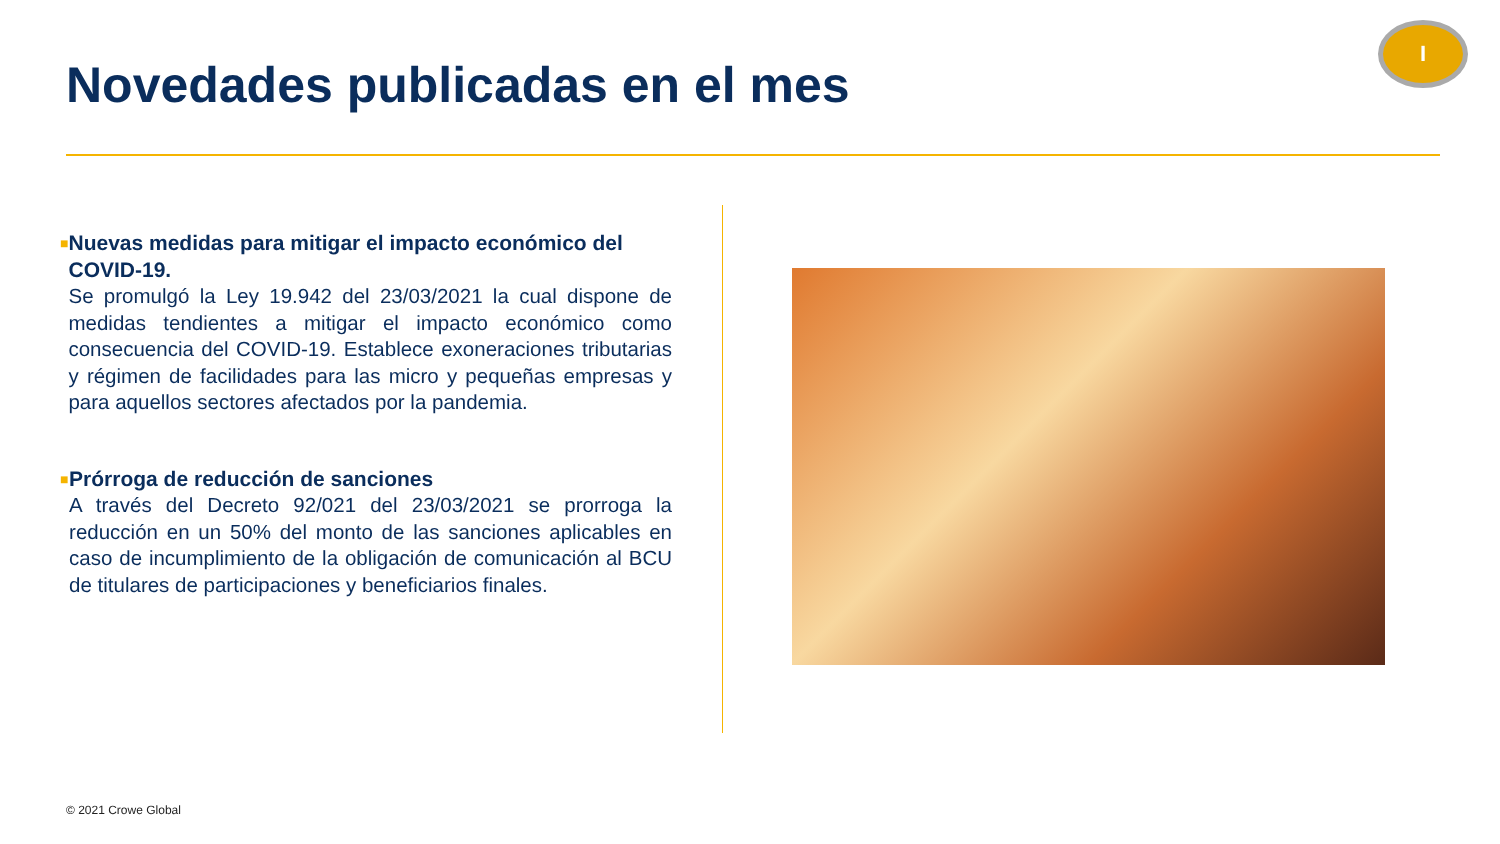Novedades publicadas en el mes
I
■
Nuevas medidas para mitigar el impacto económico del COVID-19.
Se promulgó la Ley 19.942 del 23/03/2021 la cual dispone de medidas tendientes a mitigar el impacto económico como consecuencia del COVID-19. Establece exoneraciones tributarias y régimen de facilidades para las micro y pequeñas empresas y para aquellos sectores afectados por la pandemia.
■
Prórroga de reducción de sanciones
A través del Decreto 92/021 del 23/03/2021 se prorroga la reducción en un 50% del monto de las sanciones aplicables en caso de incumplimiento de la obligación de comunicación al BCU de titulares de participaciones y beneficiarios finales.
© 2021 Crowe Global